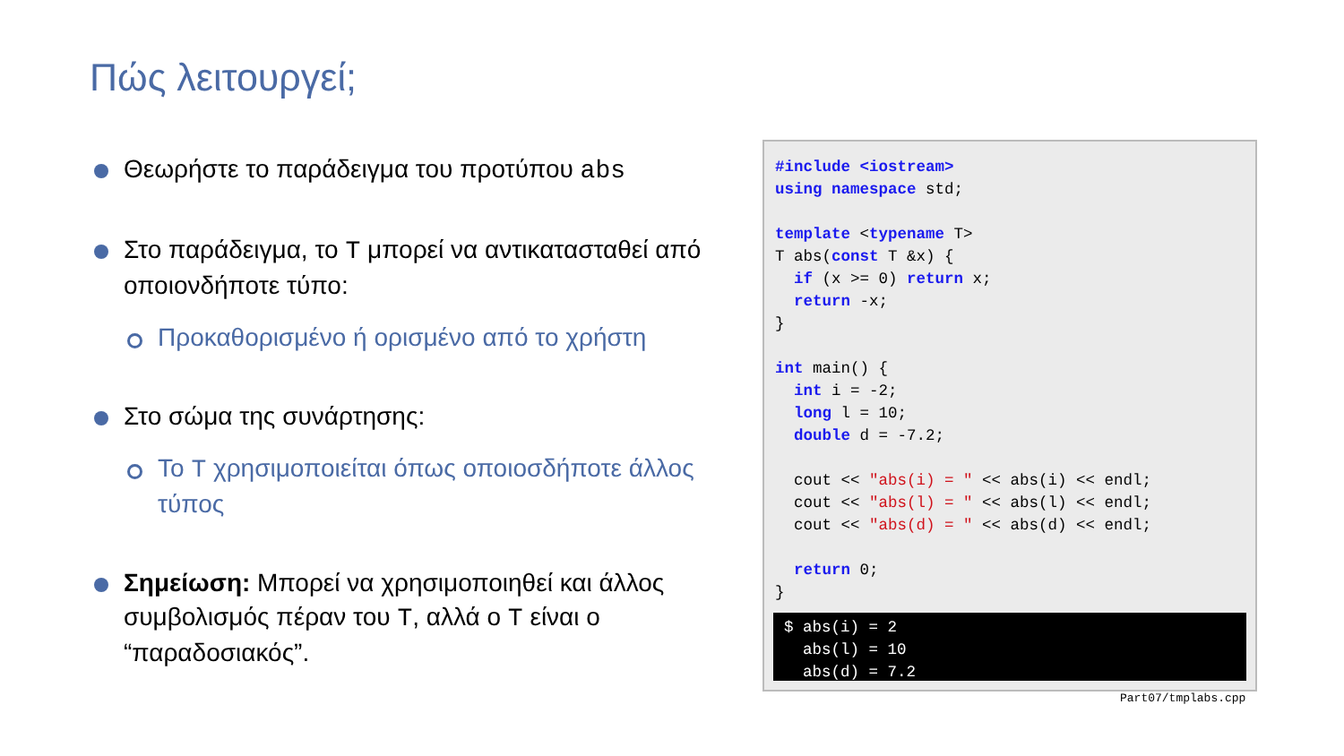Πώς λειτουργεί;
Θεωρήστε το παράδειγμα του προτύπου abs
Στο παράδειγμα, το T μπορεί να αντικατασταθεί από οποιονδήποτε τύπο:
Προκαθορισμένο ή ορισμένο από το χρήστη
Στο σώμα της συνάρτησης:
Το T χρησιμοποιείται όπως οποιοσδήποτε άλλος τύπος
Σημείωση: Μπορεί να χρησιμοποιηθεί και άλλος συμβολισμός πέραν του T, αλλά ο T είναι ο “παραδοσιακός”.
#include <iostream>
using namespace std;

template <typename T>
T abs(const T &x) {
  if (x >= 0) return x;
  return -x;
}

int main() {
  int i = -2;
  long l = 10;
  double d = -7.2;

  cout << "abs(i) = " << abs(i) << endl;
  cout << "abs(l) = " << abs(l) << endl;
  cout << "abs(d) = " << abs(d) << endl;

  return 0;
}
$ abs(i) = 2
  abs(l) = 10
  abs(d) = 7.2
Part07/tmplabs.cpp